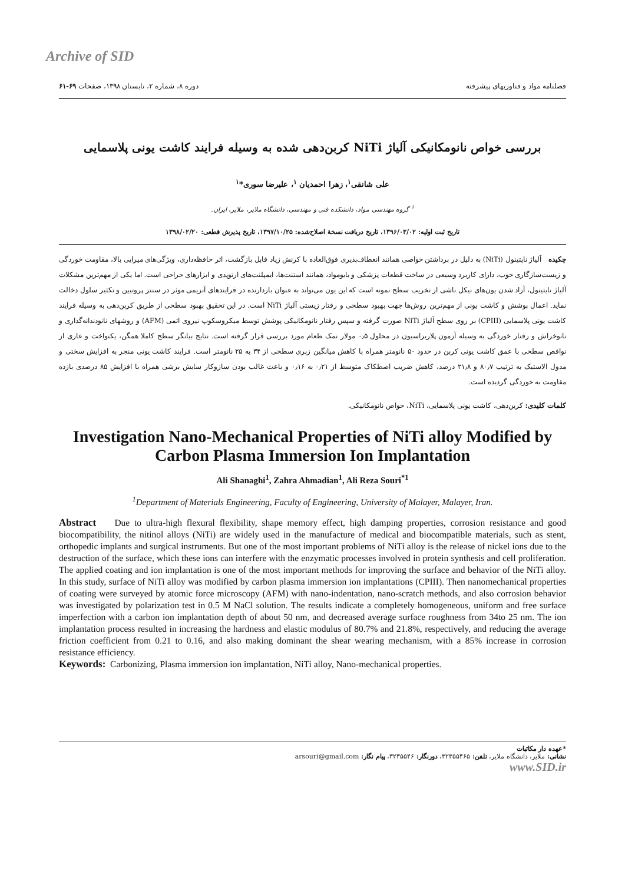Archive of SID
فصلنامه مواد و فناوریهای پیشرفته دوره ۸، شماره ۲، تابستان ۱۳۹۸، صفحات ۶۹-۶۱
بررسی خواص نانومکانیکی آلیاژ NiTi کربن‌دهی شده به وسیله فرایند کاشت یونی پلاسمایی
علی شانقی<sup>۱</sup>، زهرا احمدیان <sup>۱</sup>، علیرضا سوری*<sup>۱</sup>
<sup>۱</sup> گروه مهندسی مواد، دانشکده فنی و مهندسی، دانشگاه ملایر، ملایر، ایران.
تاریخ ثبت اولیه: ۱۳۹۶/۰۳/۰۲، تاریخ دریافت نسخهٔ اصلاح‌شده: ۱۳۹۷/۱۰/۲۵، تاریخ پذیرش قطعی: ۱۳۹۸/۰۲/۲۰
چکیده آلیاژ نایتینول (NiTi) به دلیل در برداشتن خواصی همانند انعطاف‌پذیری فوق‌العاده با کرنش زیاد قابل بازگشت، اثر حافظه‌داری، ویژگی‌های میرایی بالا، مقاومت خوردگی و زیست‌سازگاری خوب، دارای کاربرد وسیعی در ساخت قطعات پزشکی و بایومواد، همانند استنت‌ها، ایمپلنت‌های ارتوپدی و ابزارهای جراحی است. اما یکی از مهم‌ترین مشکلات آلیاژ نایتینول، آزاد شدن یون‌های نیکل ناشی از تخریب سطح نمونه است که این یون می‌تواند به عنوان بازدارنده در فرایندهای آنزیمی موثر در سنتز پروتیین و تکثیر سلول دخالت نماید. اعمال پوشش و کاشت یونی از مهم‌ترین روش‌ها جهت بهبود سطحی و رفتار زیستی آلیاژ NiTi است. در این تحقیق بهبود سطحی از طریق کربن‌دهی به وسیله فرایند کاشت یونی پلاسمایی (CPIII) بر روی سطح آلیاژ NiTi صورت گرفته و سپس رفتار نانومکانیکی پوشش توسط میکروسکوپ نیروی اتمی (AFM) و روشهای نانودندانه‌گذاری و نانوخراش و رفتار خوردگی به وسیله آزمون پلاریزاسیون در محلول ۰٫۵ مولار نمک طعام مورد بررسی قرار گرفته است. نتایج بیانگر سطح کاملا همگن، یکنواخت و عاری از نواقص سطحی با عمق کاشت یونی کربن در حدود ۵۰ نانومتر همراه با کاهش میانگین زبری سطحی از ۳۴ به ۲۵ نانومتر است. فرایند کاشت یونی منجر به افزایش سختی و مدول الاستیک به ترتیب ۸۰٫۷ و ۲۱٫۸ درصد، کاهش ضریب اصطکاک متوسط از ۰٫۲۱ به ۰٫۱۶ و باعث غالب بودن سازوکار سایش برشی همراه با افزایش ۸۵ درصدی بازده مقاومت به خوردگی گردیده است.
کلمات کلیدی: کربن‌دهی، کاشت یونی پلاسمایی، NiTi، خواص نانومکانیکی.
Investigation Nano-Mechanical Properties of NiTi alloy Modified by Carbon Plasma Immersion Ion Implantation
Ali Shanaghi<sup>1</sup>, Zahra Ahmadian<sup>1</sup>, Ali Reza Souri<sup>*1</sup>
<sup>1</sup> Department of Materials Engineering, Faculty of Engineering, University of Malayer, Malayer, Iran.
Abstract Due to ultra-high flexural flexibility, shape memory effect, high damping properties, corrosion resistance and good biocompatibility, the nitinol alloys (NiTi) are widely used in the manufacture of medical and biocompatible materials, such as stent, orthopedic implants and surgical instruments. But one of the most important problems of NiTi alloy is the release of nickel ions due to the destruction of the surface, which these ions can interfere with the enzymatic processes involved in protein synthesis and cell proliferation. The applied coating and ion implantation is one of the most important methods for improving the surface and behavior of the NiTi alloy. In this study, surface of NiTi alloy was modified by carbon plasma immersion ion implantations (CPIII). Then nanomechanical properties of coating were surveyed by atomic force microscopy (AFM) with nano-indentation, nano-scratch methods, and also corrosion behavior was investigated by polarization test in 0.5 M NaCl solution. The results indicate a completely homogeneous, uniform and free surface imperfection with a carbon ion implantation depth of about 50 nm, and decreased average surface roughness from 34to 25 nm. The ion implantation process resulted in increasing the hardness and elastic modulus of 80.7% and 21.8%, respectively, and reducing the average friction coefficient from 0.21 to 0.16, and also making dominant the shear wearing mechanism, with a 85% increase in corrosion resistance efficiency.
Keywords: Carbonizing, Plasma immersion ion implantation, NiTi alloy, Nano-mechanical properties.
*عهده دار مکاتبات
نشانی: ملایر، دانشگاه ملایر، تلفن: ۳۲۳۵۵۴۶۵، دورنگار: ۳۲۳۵۵۴۶، پیام نگار: arsouri@gmail.com
www.SID.ir